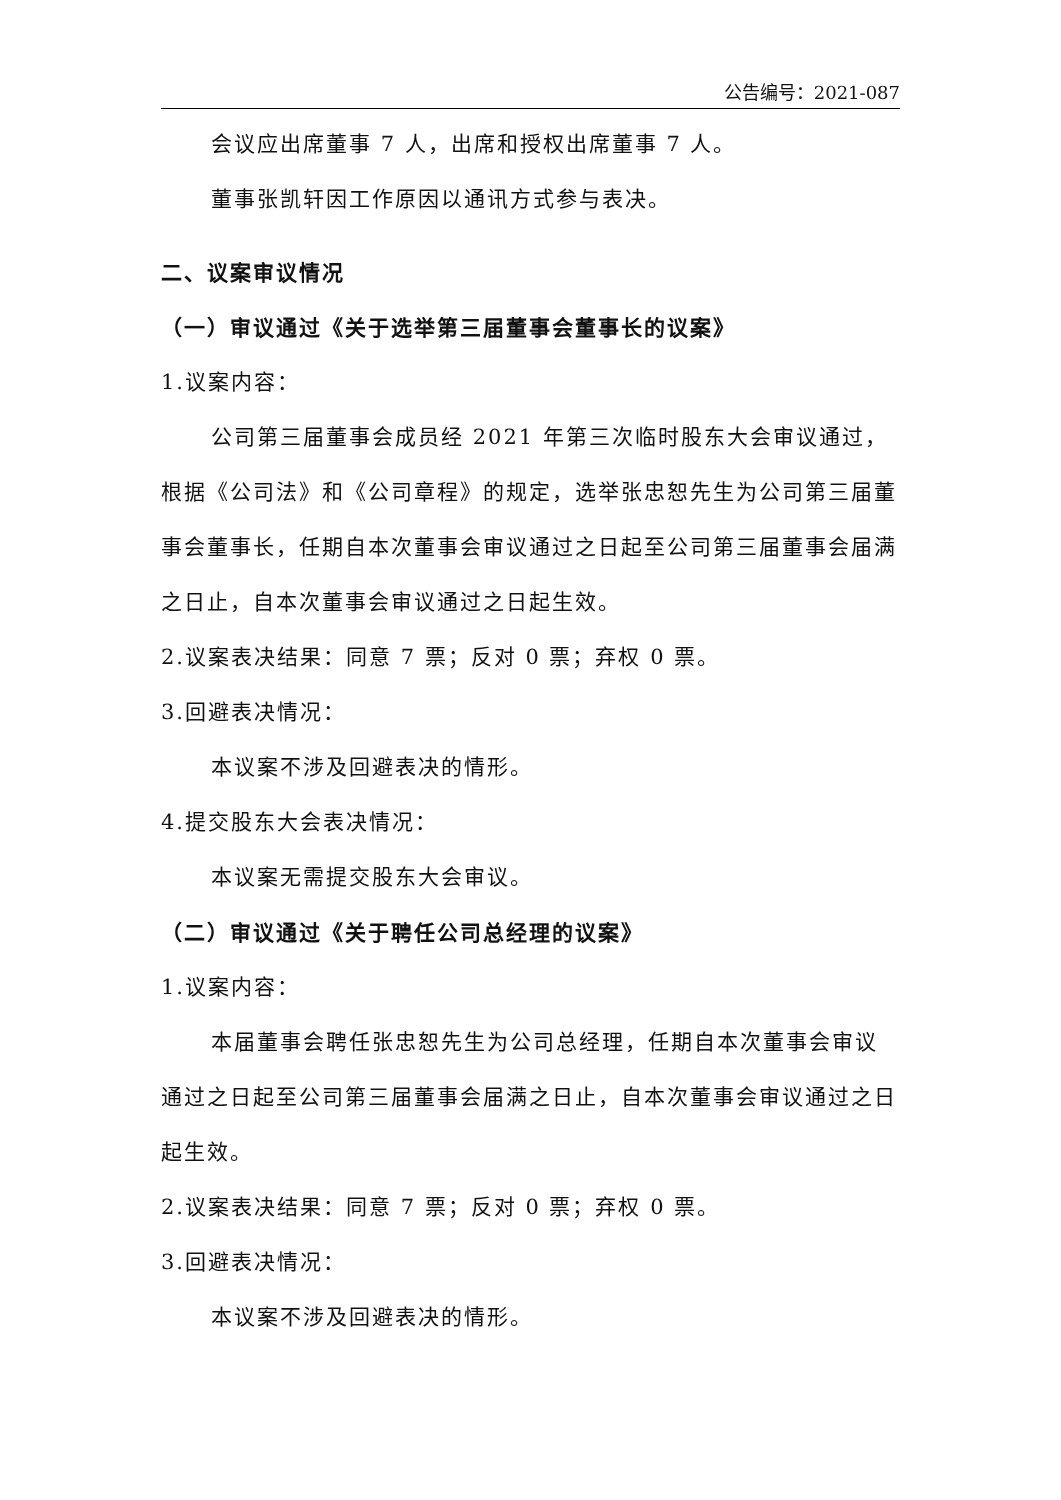公告编号：2021-087
会议应出席董事 7 人，出席和授权出席董事 7 人。
董事张凯轩因工作原因以通讯方式参与表决。
二、议案审议情况
（一）审议通过《关于选举第三届董事会董事长的议案》
1.议案内容：
公司第三届董事会成员经 2021 年第三次临时股东大会审议通过，根据《公司法》和《公司章程》的规定，选举张忠恕先生为公司第三届董事会董事长，任期自本次董事会审议通过之日起至公司第三届董事会届满之日止，自本次董事会审议通过之日起生效。
2.议案表决结果：同意 7 票；反对 0 票；弃权 0 票。
3.回避表决情况：
本议案不涉及回避表决的情形。
4.提交股东大会表决情况：
本议案无需提交股东大会审议。
（二）审议通过《关于聘任公司总经理的议案》
1.议案内容：
本届董事会聘任张忠恕先生为公司总经理，任期自本次董事会审议通过之日起至公司第三届董事会届满之日止，自本次董事会审议通过之日起生效。
2.议案表决结果：同意 7 票；反对 0 票；弃权 0 票。
3.回避表决情况：
本议案不涉及回避表决的情形。